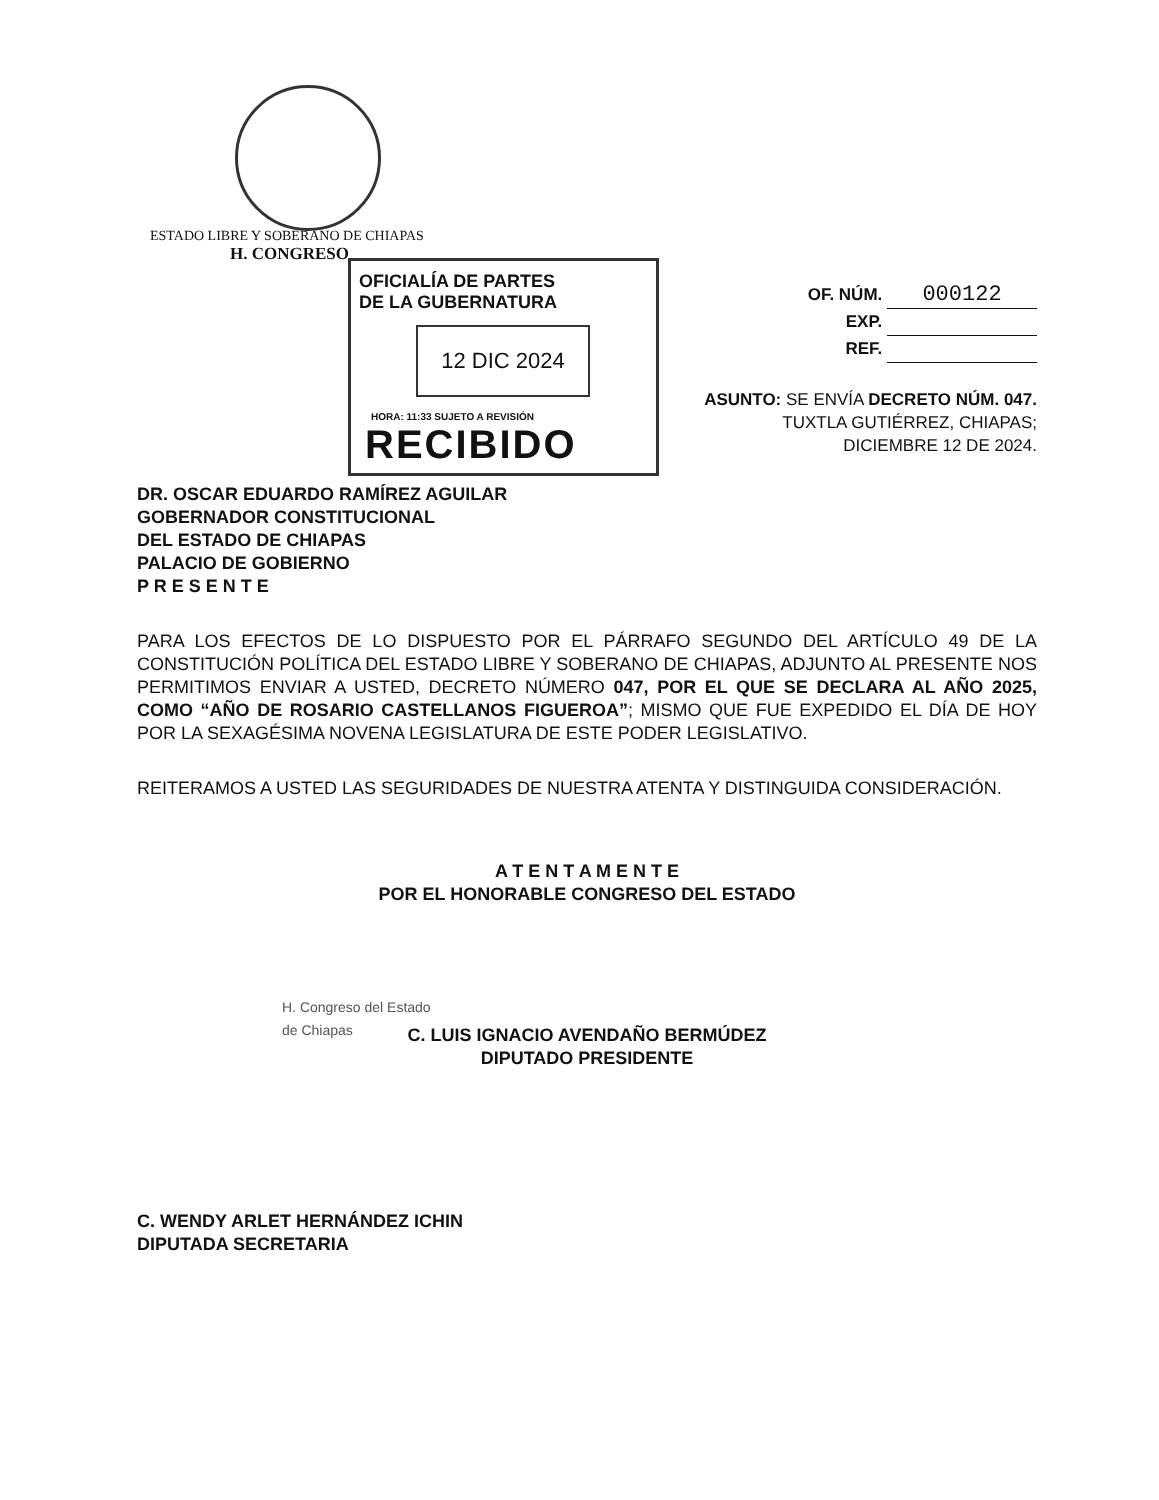ESTADO LIBRE Y SOBERANO DE CHIAPAS
H. CONGRESO
OFICIALÍA DE PARTES
DE LA GUBERNATURA
12 DIC 2024
HORA: 11:33 SUJETO A REVISIÓN
RECIBIDO
OF. NÚM. 000122
EXP.
REF.
ASUNTO: SE ENVÍA DECRETO NÚM. 047.
TUXTLA GUTIÉRREZ, CHIAPAS;
DICIEMBRE 12 DE 2024.
DR. OSCAR EDUARDO RAMÍREZ AGUILAR
GOBERNADOR CONSTITUCIONAL
DEL ESTADO DE CHIAPAS
PALACIO DE GOBIERNO
P R E S E N T E
PARA LOS EFECTOS DE LO DISPUESTO POR EL PÁRRAFO SEGUNDO DEL ARTÍCULO 49 DE LA CONSTITUCIÓN POLÍTICA DEL ESTADO LIBRE Y SOBERANO DE CHIAPAS, ADJUNTO AL PRESENTE NOS PERMITIMOS ENVIAR A USTED, DECRETO NÚMERO 047, POR EL QUE SE DECLARA AL AÑO 2025, COMO “AÑO DE ROSARIO CASTELLANOS FIGUEROA”; MISMO QUE FUE EXPEDIDO EL DÍA DE HOY POR LA SEXAGÉSIMA NOVENA LEGISLATURA DE ESTE PODER LEGISLATIVO.
REITERAMOS A USTED LAS SEGURIDADES DE NUESTRA ATENTA Y DISTINGUIDA CONSIDERACIÓN.
A T E N T A M E N T E
POR EL HONORABLE CONGRESO DEL ESTADO
H. Congreso del Estado
de Chiapas
C. LUIS IGNACIO AVENDAÑO BERMÚDEZ
DIPUTADO PRESIDENTE
C. WENDY ARLET HERNÁNDEZ ICHIN
DIPUTADA SECRETARIA